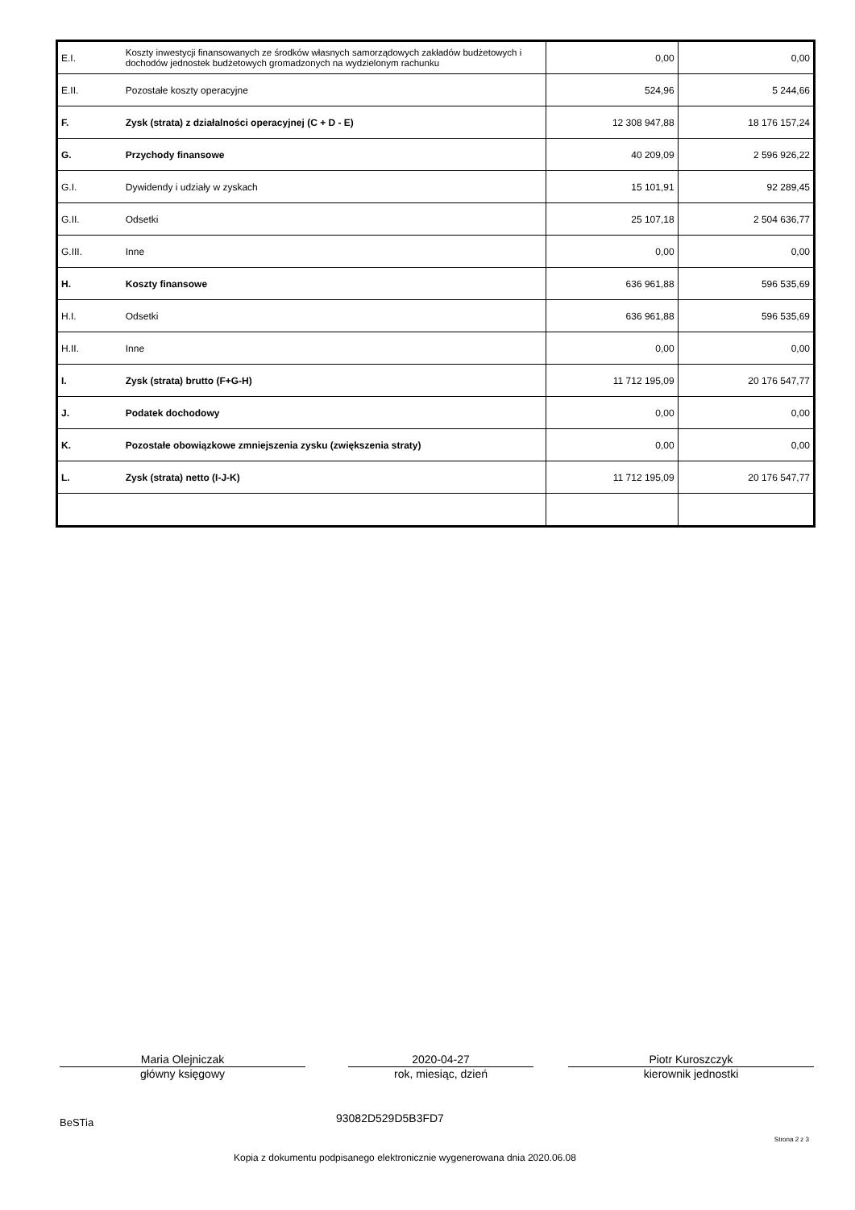| E.I. | Koszty inwestycji finansowanych ze środków własnych samorządowych zakładów budżetowych i dochodów jednostek budżetowych gromadzonych na wydzielonym rachunku | 0,00 | 0,00 |
| E.II. | Pozostałe koszty operacyjne | 524,96 | 5 244,66 |
| F. | Zysk (strata) z działalności operacyjnej (C + D - E) | 12 308 947,88 | 18 176 157,24 |
| G. | Przychody finansowe | 40 209,09 | 2 596 926,22 |
| G.I. | Dywidendy i udziały w zyskach | 15 101,91 | 92 289,45 |
| G.II. | Odsetki | 25 107,18 | 2 504 636,77 |
| G.III. | Inne | 0,00 | 0,00 |
| H. | Koszty finansowe | 636 961,88 | 596 535,69 |
| H.I. | Odsetki | 636 961,88 | 596 535,69 |
| H.II. | Inne | 0,00 | 0,00 |
| I. | Zysk (strata) brutto (F+G-H) | 11 712 195,09 | 20 176 547,77 |
| J. | Podatek dochodowy | 0,00 | 0,00 |
| K. | Pozostałe obowiązkowe zmniejszenia zysku (zwiększenia straty) | 0,00 | 0,00 |
| L. | Zysk (strata) netto (I-J-K) | 11 712 195,09 | 20 176 547,77 |
Maria Olejniczak
główny księgowy
2020-04-27
rok, miesiąc, dzień
Piotr Kuroszczyk
kierownik jednostki
BeSTia 93082D529D5B3FD7
Strona 2 z 3
Kopia z dokumentu podpisanego elektronicznie wygenerowana dnia 2020.06.08